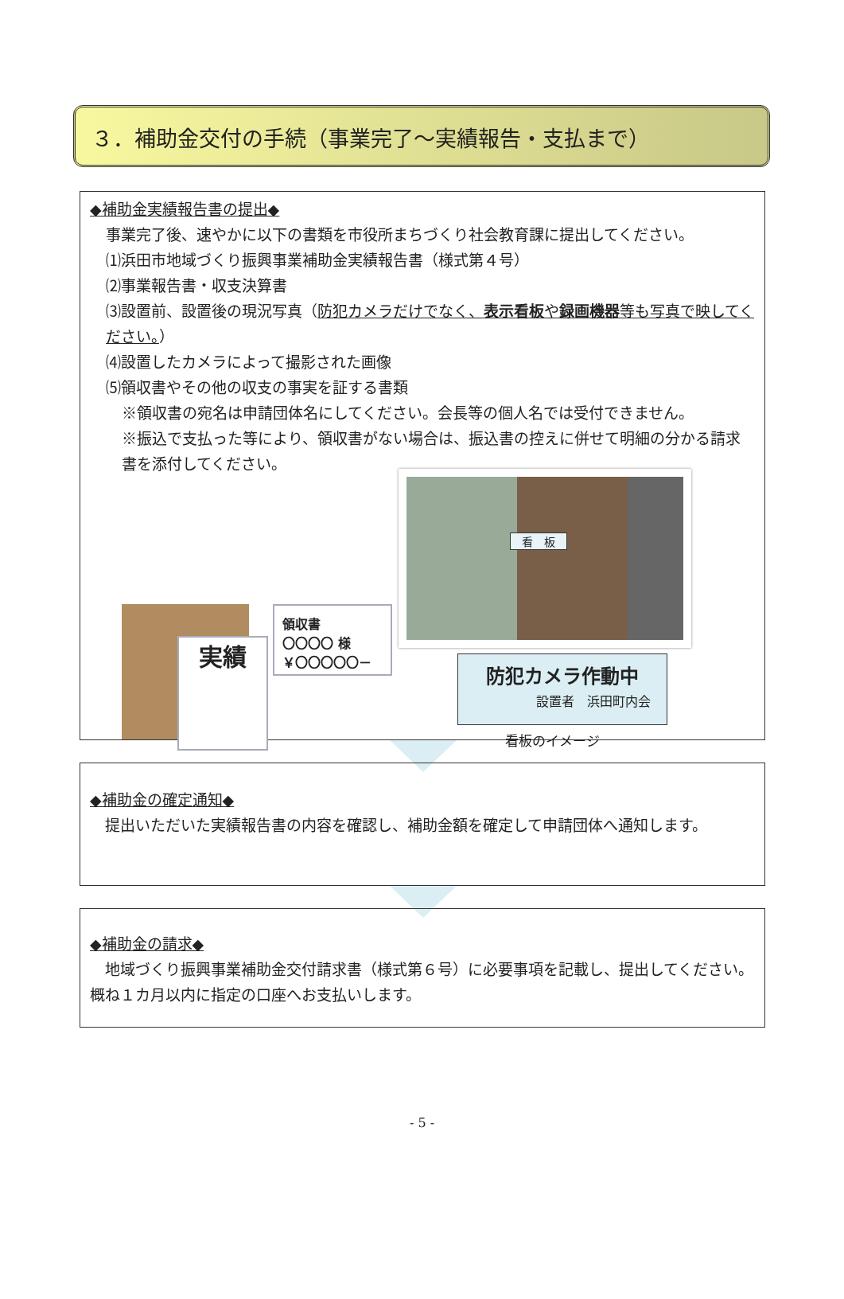３．補助金交付の手続（事業完了～実績報告・支払まで）
◆補助金実績報告書の提出◆
事業完了後、速やかに以下の書類を市役所まちづくり社会教育課に提出してください。
⑴浜田市地域づくり振興事業補助金実績報告書（様式第４号）
⑵事業報告書・収支決算書
⑶設置前、設置後の現況写真（防犯カメラだけでなく、表示看板や録画機器等も写真で映してください。）
⑷設置したカメラによって撮影された画像
⑸領収書やその他の収支の事実を証する書類
※領収書の宛名は申請団体名にしてください。会長等の個人名では受付できません。
※振込で支払った等により、領収書がない場合は、振込書の控えに併せて明細の分かる請求書を添付してください。
実績
領収書
〇〇〇〇 様
￥〇〇〇〇〇－
看　板
防犯カメラ作動中
設置者　浜田町内会
看板のイメージ
◆補助金の確定通知◆
　提出いただいた実績報告書の内容を確認し、補助金額を確定して申請団体へ通知します。
◆補助金の請求◆
　地域づくり振興事業補助金交付請求書（様式第６号）に必要事項を記載し、提出してください。概ね１カ月以内に指定の口座へお支払いします。
- 5 -